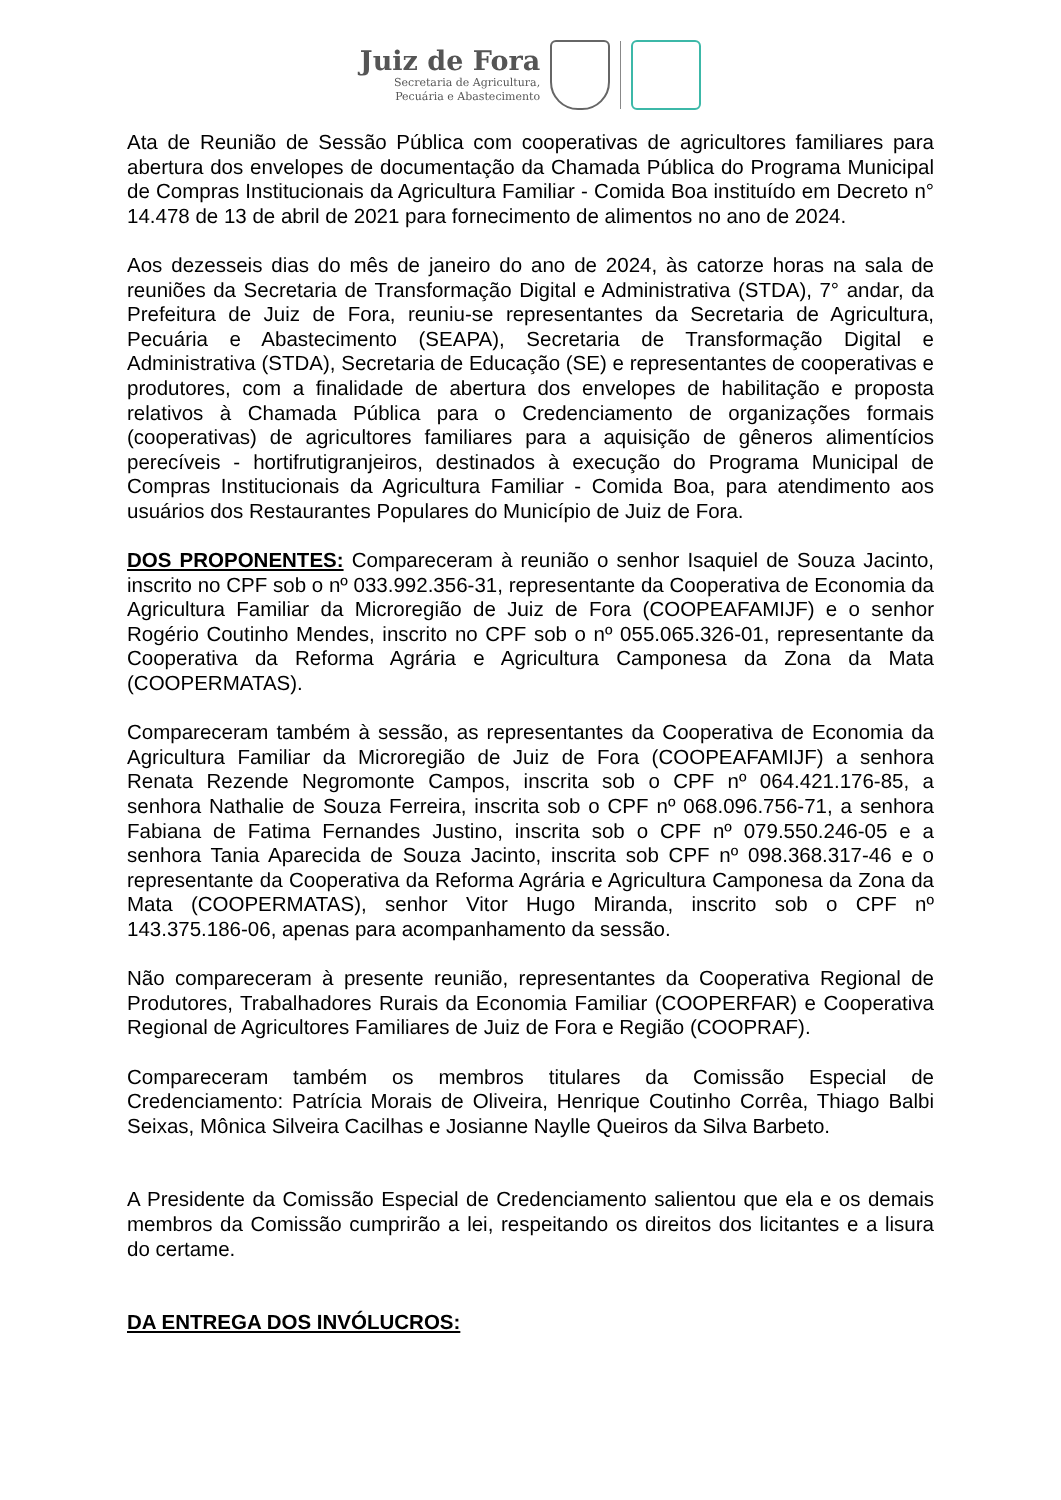Juiz de Fora
Secretaria de Agricultura,
Pecuária e Abastecimento
Ata de Reunião de Sessão Pública com cooperativas de agricultores familiares para abertura dos envelopes de documentação da Chamada Pública do Programa Municipal de Compras Institucionais da Agricultura Familiar - Comida Boa instituído em Decreto n° 14.478 de 13 de abril de 2021 para fornecimento de alimentos no ano de 2024.
Aos dezesseis dias do mês de janeiro do ano de 2024, às catorze horas na sala de reuniões da Secretaria de Transformação Digital e Administrativa (STDA), 7° andar, da Prefeitura de Juiz de Fora, reuniu-se representantes da Secretaria de Agricultura, Pecuária e Abastecimento (SEAPA), Secretaria de Transformação Digital e Administrativa (STDA), Secretaria de Educação (SE) e representantes de cooperativas e produtores, com a finalidade de abertura dos envelopes de habilitação e proposta relativos à Chamada Pública para o Credenciamento de organizações formais (cooperativas) de agricultores familiares para a aquisição de gêneros alimentícios perecíveis - hortifrutigranjeiros, destinados à execução do Programa Municipal de Compras Institucionais da Agricultura Familiar - Comida Boa, para atendimento aos usuários dos Restaurantes Populares do Município de Juiz de Fora.
DOS PROPONENTES: Compareceram à reunião o senhor Isaquiel de Souza Jacinto, inscrito no CPF sob o nº 033.992.356-31, representante da Cooperativa de Economia da Agricultura Familiar da Microregião de Juiz de Fora (COOPEAFAMIJF) e o senhor Rogério Coutinho Mendes, inscrito no CPF sob o nº 055.065.326-01, representante da Cooperativa da Reforma Agrária e Agricultura Camponesa da Zona da Mata (COOPERMATAS).
Compareceram também à sessão, as representantes da Cooperativa de Economia da Agricultura Familiar da Microregião de Juiz de Fora (COOPEAFAMIJF) a senhora Renata Rezende Negromonte Campos, inscrita sob o CPF nº 064.421.176-85, a senhora Nathalie de Souza Ferreira, inscrita sob o CPF nº 068.096.756-71, a senhora Fabiana de Fatima Fernandes Justino, inscrita sob o CPF nº 079.550.246-05 e a senhora Tania Aparecida de Souza Jacinto, inscrita sob CPF nº 098.368.317-46 e o representante da Cooperativa da Reforma Agrária e Agricultura Camponesa da Zona da Mata (COOPERMATAS), senhor Vitor Hugo Miranda, inscrito sob o CPF nº 143.375.186-06, apenas para acompanhamento da sessão.
Não compareceram à presente reunião, representantes da Cooperativa Regional de Produtores, Trabalhadores Rurais da Economia Familiar (COOPERFAR) e Cooperativa Regional de Agricultores Familiares de Juiz de Fora e Região (COOPRAF).
Compareceram também os membros titulares da Comissão Especial de Credenciamento: Patrícia Morais de Oliveira, Henrique Coutinho Corrêa, Thiago Balbi Seixas, Mônica Silveira Cacilhas e Josianne Naylle Queiros da Silva Barbeto.
A Presidente da Comissão Especial de Credenciamento salientou que ela e os demais membros da Comissão cumprirão a lei, respeitando os direitos dos licitantes e a lisura do certame.
DA ENTREGA DOS INVÓLUCROS: